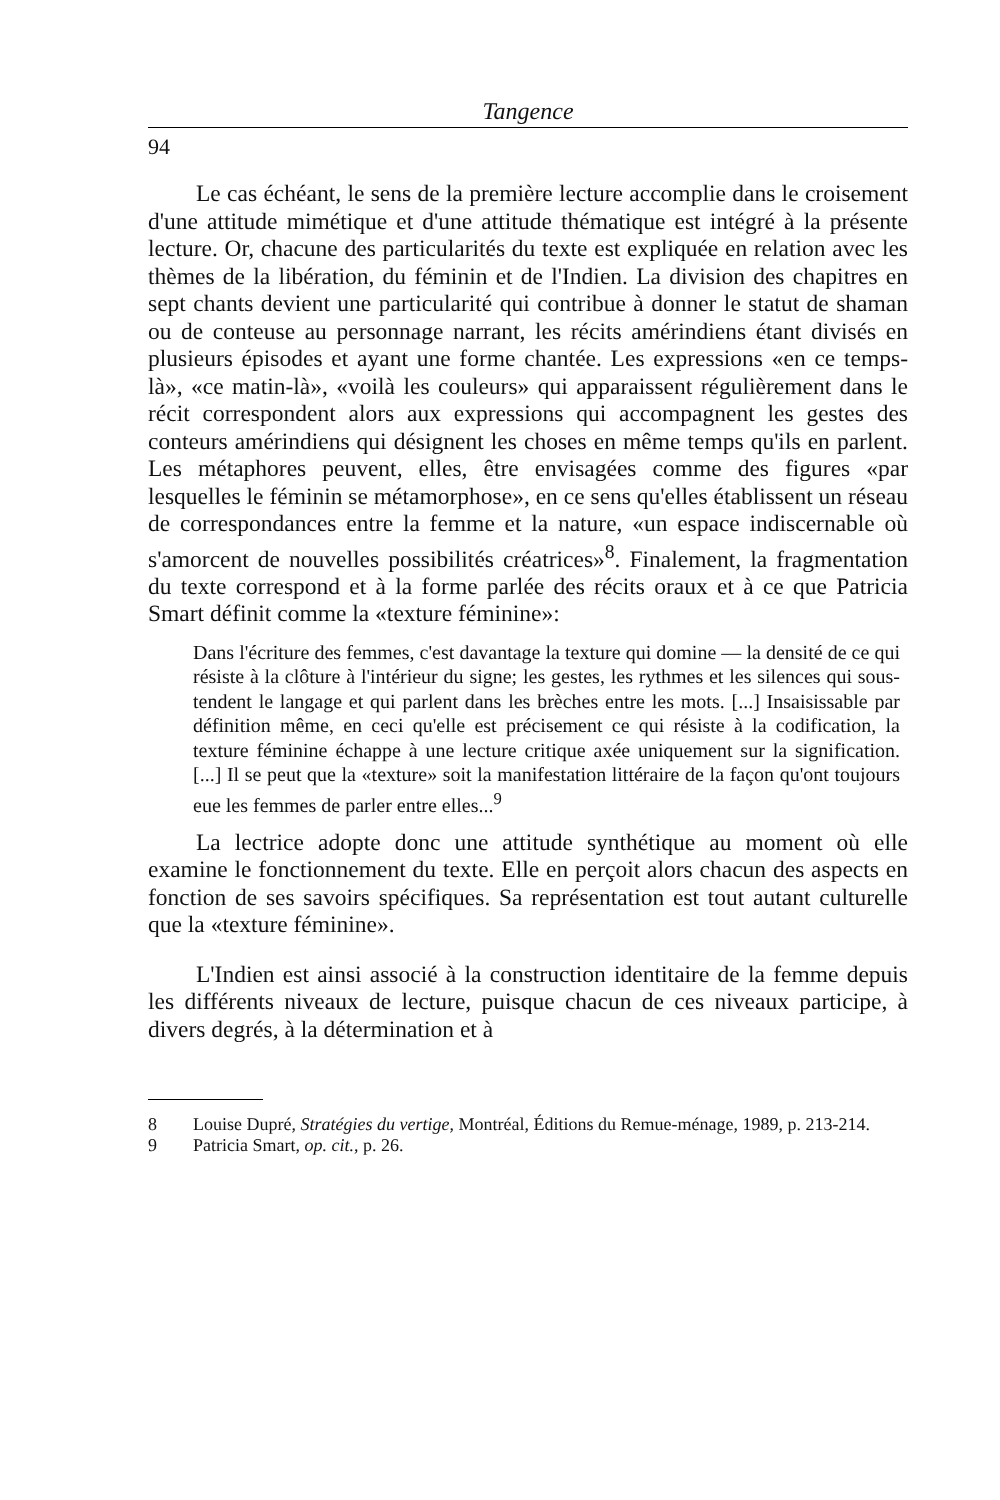Tangence
94
Le cas échéant, le sens de la première lecture accomplie dans le croisement d'une attitude mimétique et d'une attitude thématique est intégré à la présente lecture. Or, chacune des particularités du texte est expliquée en relation avec les thèmes de la libération, du féminin et de l'Indien. La division des chapitres en sept chants devient une particularité qui contribue à donner le statut de shaman ou de conteuse au personnage narrant, les récits amérindiens étant divisés en plusieurs épisodes et ayant une forme chantée. Les expressions «en ce temps-là», «ce matin-là», «voilà les couleurs» qui apparaissent régulièrement dans le récit correspondent alors aux expressions qui accompagnent les gestes des conteurs amérindiens qui désignent les choses en même temps qu'ils en parlent. Les métaphores peuvent, elles, être envisagées comme des figures «par lesquelles le féminin se métamorphose», en ce sens qu'elles établissent un réseau de correspondances entre la femme et la nature, «un espace indiscernable où s'amorcent de nouvelles possibilités créatrices»<sup>8</sup>. Finalement, la fragmentation du texte correspond et à la forme parlée des récits oraux et à ce que Patricia Smart définit comme la «texture féminine»:
Dans l'écriture des femmes, c'est davantage la texture qui domine — la densité de ce qui résiste à la clôture à l'intérieur du signe; les gestes, les rythmes et les silences qui sous-tendent le langage et qui parlent dans les brèches entre les mots. [...] Insaisissable par définition même, en ceci qu'elle est précisement ce qui résiste à la codification, la texture féminine échappe à une lecture critique axée uniquement sur la signification. [...] Il se peut que la «texture» soit la manifestation littéraire de la façon qu'ont toujours eue les femmes de parler entre elles...<sup>9</sup>
La lectrice adopte donc une attitude synthétique au moment où elle examine le fonctionnement du texte. Elle en perçoit alors chacun des aspects en fonction de ses savoirs spécifiques. Sa représentation est tout autant culturelle que la «texture féminine».
L'Indien est ainsi associé à la construction identitaire de la femme depuis les différents niveaux de lecture, puisque chacun de ces niveaux participe, à divers degrés, à la détermination et à
8 Louise Dupré, Stratégies du vertige, Montréal, Éditions du Remue-ménage, 1989, p. 213-214.
9 Patricia Smart, op. cit., p. 26.